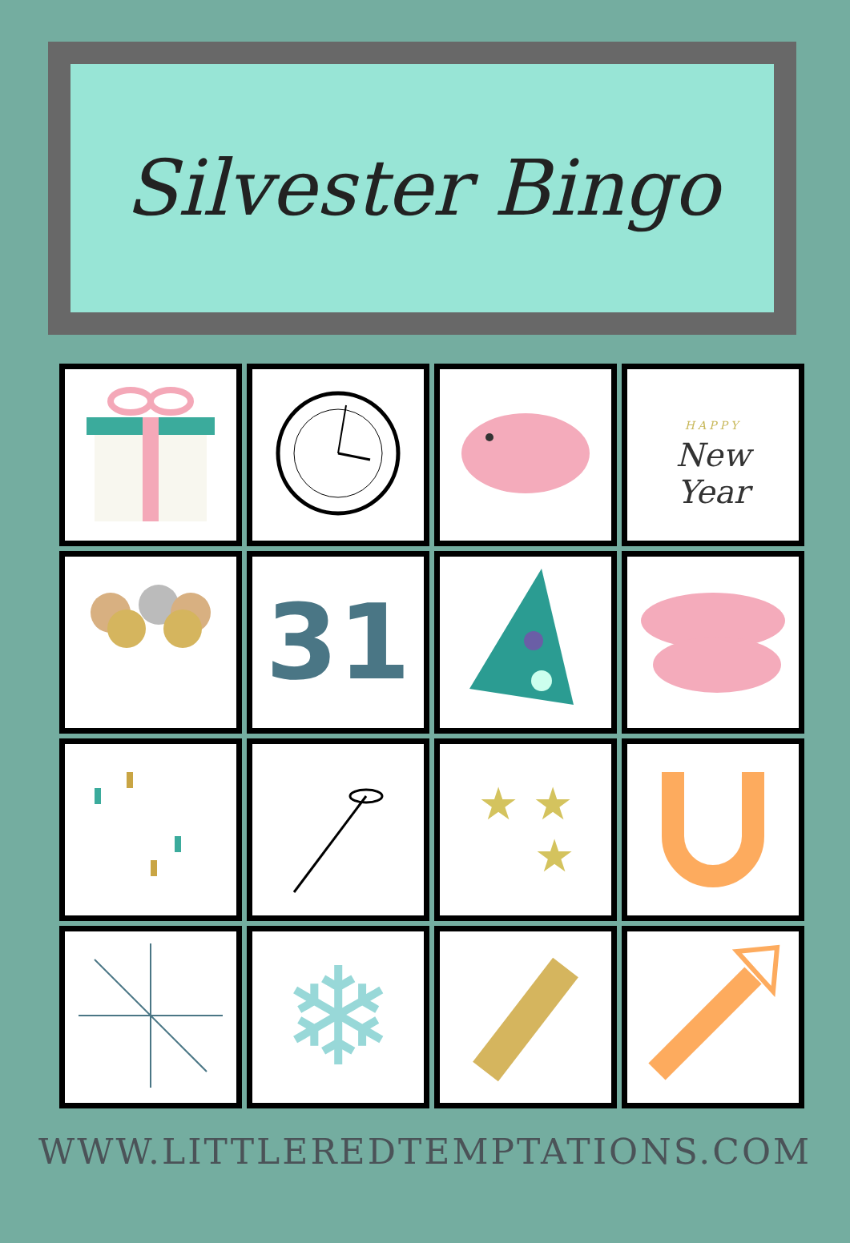Silvester Bingo
| | | | HAPPY New Year |
| | 31 | | |
| | | ★ ★ ★ | |
| | ❄ | | |
WWW.LITTLEREDTEMPTATIONS.COM